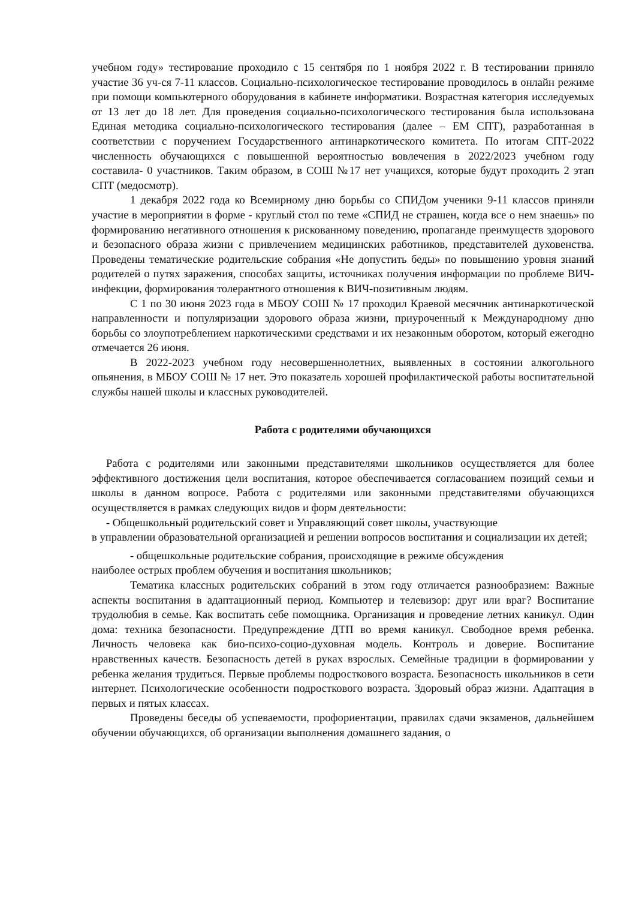учебном году» тестирование проходило с 15 сентября по 1 ноября 2022 г. В тестировании приняло участие 36 уч-ся 7-11 классов. Социально-психологическое тестирование проводилось в онлайн режиме при помощи компьютерного оборудования в кабинете информатики. Возрастная категория исследуемых от 13 лет до 18 лет. Для проведения социально-психологического тестирования была использована Единая методика социально-психологического тестирования (далее – ЕМ СПТ), разработанная в соответствии с поручением Государственного антинаркотического комитета. По итогам СПТ-2022 численность обучающихся с повышенной вероятностью вовлечения в 2022/2023 учебном году составила- 0 участников. Таким образом, в СОШ №17 нет учащихся, которые будут проходить 2 этап СПТ (медосмотр).
1 декабря 2022 года ко Всемирному дню борьбы со СПИДом ученики 9-11 классов приняли участие в мероприятии в форме - круглый стол по теме «СПИД не страшен, когда все о нем знаешь» по формированию негативного отношения к рискованному поведению, пропаганде преимуществ здорового и безопасного образа жизни с привлечением медицинских работников, представителей духовенства. Проведены тематические родительские собрания «Не допустить беды» по повышению уровня знаний родителей о путях заражения, способах защиты, источниках получения информации по проблеме ВИЧ-инфекции, формирования толерантного отношения к ВИЧ-позитивным людям.
С 1 по 30 июня 2023 года в МБОУ СОШ № 17 проходил Краевой месячник антинаркотической направленности и популяризации здорового образа жизни, приуроченный к Международному дню борьбы со злоупотреблением наркотическими средствами и их незаконным оборотом, который ежегодно отмечается 26 июня.
В 2022-2023 учебном году несовершеннолетних, выявленных в состоянии алкогольного опьянения, в МБОУ СОШ № 17 нет. Это показатель хорошей профилактической работы воспитательной службы нашей школы и классных руководителей.
Работа с родителями обучающихся
Работа с родителями или законными представителями школьников осуществляется для более эффективного достижения цели воспитания, которое обеспечивается согласованием позиций семьи и школы в данном вопросе. Работа с родителями или законными представителями обучающихся осуществляется в рамках следующих видов и форм деятельности:
- Общешкольный родительский совет и Управляющий совет школы, участвующие
в управлении образовательной организацией и решении вопросов воспитания и социализации их детей;
- общешкольные родительские собрания, происходящие в режиме обсуждения
наиболее острых проблем обучения и воспитания школьников;
Тематика классных родительских собраний в этом году отличается разнообразием: Важные аспекты воспитания в адаптационный период. Компьютер и телевизор: друг или враг? Воспитание трудолюбия в семье. Как воспитать себе помощника. Организация и проведение летних каникул. Один дома: техника безопасности. Предупреждение ДТП во время каникул. Свободное время ребенка. Личность человека как био-психо-социо-духовная модель. Контроль и доверие. Воспитание нравственных качеств. Безопасность детей в руках взрослых. Семейные традиции в формировании у ребенка желания трудиться. Первые проблемы подросткового возраста. Безопасность школьников в сети интернет. Психологические особенности подросткового возраста. Здоровый образ жизни. Адаптация в первых и пятых классах.
Проведены беседы об успеваемости, профориентации, правилах сдачи экзаменов, дальнейшем обучении обучающихся, об организации выполнения домашнего задания, о